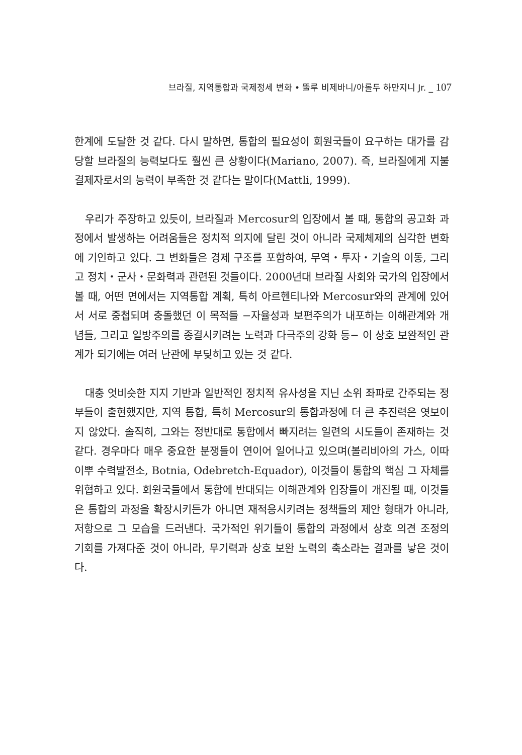브라질, 지역통합과 국제정세 변화 • 뚤루 비제바니/아롤두 하만지니 Jr. _ 107
한계에 도달한 것 같다. 다시 말하면, 통합의 필요성이 회원국들이 요구하는 대가를 감당할 브라질의 능력보다도 훨씬 큰 상황이다(Mariano, 2007). 즉, 브라질에게 지불결제자로서의 능력이 부족한 것 같다는 말이다(Mattli, 1999).
우리가 주장하고 있듯이, 브라질과 Mercosur의 입장에서 볼 때, 통합의 공고화 과정에서 발생하는 어려움들은 정치적 의지에 달린 것이 아니라 국제체제의 심각한 변화에 기인하고 있다. 그 변화들은 경제 구조를 포함하여, 무역・투자・기술의 이동, 그리고 정치・군사・문화력과 관련된 것들이다. 2000년대 브라질 사회와 국가의 입장에서 볼 때, 어떤 면에서는 지역통합 계획, 특히 아르헨티나와 Mercosur와의 관계에 있어서 서로 중첩되며 충돌했던 이 목적들 −자율성과 보편주의가 내포하는 이해관계와 개념들, 그리고 일방주의를 종결시키려는 노력과 다극주의 강화 등− 이 상호 보완적인 관계가 되기에는 여러 난관에 부딪히고 있는 것 같다.
대충 엇비슷한 지지 기반과 일반적인 정치적 유사성을 지닌 소위 좌파로 간주되는 정부들이 출현했지만, 지역 통합, 특히 Mercosur의 통합과정에 더 큰 추진력은 엿보이지 않았다. 솔직히, 그와는 정반대로 통합에서 빠지려는 일련의 시도들이 존재하는 것 같다. 경우마다 매우 중요한 분쟁들이 연이어 일어나고 있으며(볼리비아의 가스, 이따이뿌 수력발전소, Botnia, Odebretch-Equador), 이것들이 통합의 핵심 그 자체를 위협하고 있다. 회원국들에서 통합에 반대되는 이해관계와 입장들이 개진될 때, 이것들은 통합의 과정을 확장시키든가 아니면 재적응시키려는 정책들의 제안 형태가 아니라, 저항으로 그 모습을 드러낸다. 국가적인 위기들이 통합의 과정에서 상호 의견 조정의 기회를 가져다준 것이 아니라, 무기력과 상호 보완 노력의 축소라는 결과를 낳은 것이다.